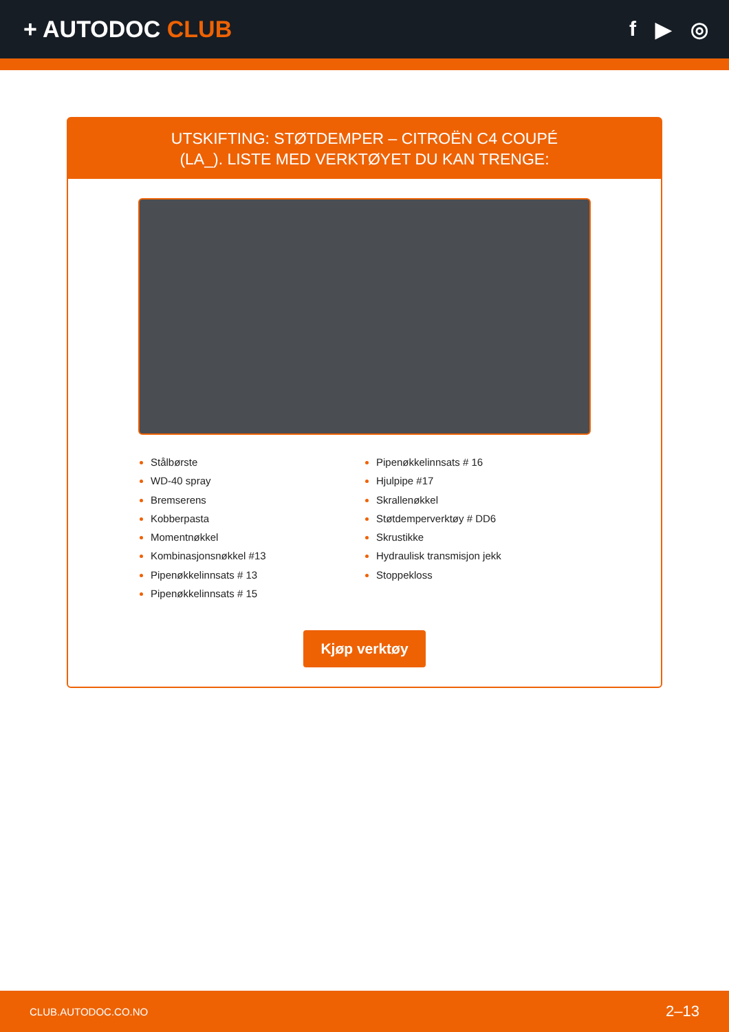+ AUTODOC CLUB f ▶ ◎
UTSKIFTING: STØTDEMPER – CITROËN C4 COUPÉ
(LA_). LISTE MED VERKTØYET DU KAN TRENGE:
Stålbørste
WD-40 spray
Bremserens
Kobberpasta
Momentnøkkel
Kombinasjonsnøkkel #13
Pipenøkkelinnsats # 13
Pipenøkkelinnsats # 15
Pipenøkkelinnsats # 16
Hjulpipe #17
Skrallenøkkel
Støtdemperverktøy # DD6
Skrustikke
Hydraulisk transmisjon jekk
Stoppekloss
Kjøp verktøy
CLUB.AUTODOC.CO.NO 2–13